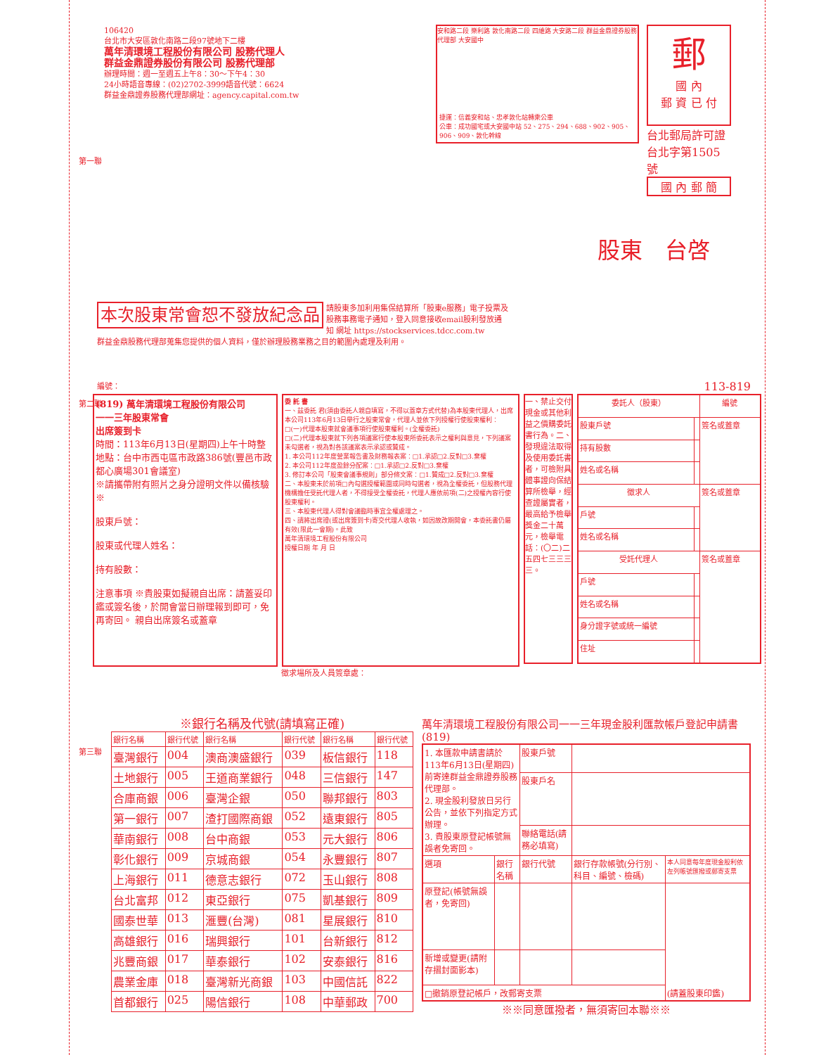106420
台北市大安區敦化南路二段97號地下二樓
萬年清環境工程股份有限公司 股務代理人
群益金鼎證券股份有限公司 股務代理部
辦理時間：週一至週五上午8：30～下午4：30
24小時語音專線：(02)2702-3999語音代號：6624
群益金鼎證券股務代理部網址：agency.capital.com.tw
安和路二段 樂利路 敦化南路二段 四維路 大安路二段 群益金鼎證券股務代理部 大安國中
捷運：信義安和站、忠孝敦化站轉乘公車
公車：成功國宅或大安國中站 52、275、294、688、902、905、906、909、敦化幹線
郵
國 內
郵 資 已 付
台北郵局許可證
台北字第1505號
國 內 郵 簡
股東　台啓
第一聯
本次股東常會恕不發放紀念品 請股東多加利用集保結算所「股東e服務」電子投票及股務事務電子通知，登入同意接收email股利發放通知 網址 https://stockservices.tdcc.com.tw
群益金鼎股務代理部蒐集您提供的個人資料，僅於辦理股務業務之目的範圍內處理及利用。
編號： 113-819
(819) 萬年清環境工程股份有限公司
一一三年股東常會
出席簽到卡
時間：113年6月13日(星期四)上午十時整
地點：台中市西屯區市政路386號(豐邑市政都心廣場301會議室)
※請攜帶附有照片之身分證明文件以備核驗※
股東戶號：
股東或代理人姓名：
持有股數：
注意事項 ※貴股東如擬親自出席：請蓋妥印鑑或簽名後，於開會當日辦理報到即可，免再寄回。 親自出席簽名或蓋章
委 託 書
一、茲委託 君(須由委託人親自填寫，不得以蓋章方式代替)為本股東代理人，出席本公司113年6月13日舉行之股東常會，代理人並依下列授權行使股東權利：
□(一)代理本股東就會議事項行使股東權利。(全權委託)
□(二)代理本股東就下列各項議案行使本股東所委託表示之權利與意見，下列議案未勾選者，視為對各該議案表示承認或贊成。
1. 本公司112年度營業報告書及財務報表案：□1.承認□2.反對□3.棄權
2. 本公司112年度盈餘分配案：□1.承認□2.反對□3.棄權
3. 修訂本公司「股東會議事規則」部分條文案：□1.贊成□2.反對□3.棄權
二、本股東未於前項□內勾選授權範圍或同時勾選者，視為全權委託，但股務代理機構擔任受託代理人者，不得接受全權委託，代理人應依前項(二)之授權內容行使股東權利。
三、本股東代理人得對會議臨時事宜全權處理之。
四、請將出席證(或出席簽到卡)寄交代理人收執，如因故改期開會，本委託書仍屬有效(限此一會期)。此致
萬年清環境工程股份有限公司
授權日期 年 月 日
一、禁止交付現金或其他利益之價購委託書行為。二、發現違法取得及使用委託書者，可檢附具體事證向保結算所檢舉，經查證屬實者，最高給予檢舉獎金二十萬元，檢舉電話：(〇二)二五四七三三三三。
| 委託人（股東） | | 編號 |
| --- | --- | --- |
| 股東戶號 | | 簽名或蓋章 |
| 持有股數 | | |
| 姓名或名稱 | | |
| 徵求人 | | 簽名或蓋章 |
| 戶號 | | |
| 姓名或名稱 | | |
| 受託代理人 | | 簽名或蓋章 |
| 戶號 | | |
| 姓名或名稱 | | |
| 身分證字號或統一編號 | | |
| 住址 | | |
第二聯
徵求場所及人員簽章處：
第三聯
※銀行名稱及代號(請填寫正確)
| 銀行名稱 | 銀行代號 | 銀行名稱 | 銀行代號 | 銀行名稱 | 銀行代號 |
| 臺灣銀行 | 004 | 澳商澳盛銀行 | 039 | 板信銀行 | 118 |
| 土地銀行 | 005 | 王道商業銀行 | 048 | 三信銀行 | 147 |
| 合庫商銀 | 006 | 臺灣企銀 | 050 | 聯邦銀行 | 803 |
| 第一銀行 | 007 | 渣打國際商銀 | 052 | 遠東銀行 | 805 |
| 華南銀行 | 008 | 台中商銀 | 053 | 元大銀行 | 806 |
| 彰化銀行 | 009 | 京城商銀 | 054 | 永豐銀行 | 807 |
| 上海銀行 | 011 | 德意志銀行 | 072 | 玉山銀行 | 808 |
| 台北富邦 | 012 | 東亞銀行 | 075 | 凱基銀行 | 809 |
| 國泰世華 | 013 | 滙豐(台灣) | 081 | 星展銀行 | 810 |
| 高雄銀行 | 016 | 瑞興銀行 | 101 | 台新銀行 | 812 |
| 兆豐商銀 | 017 | 華泰銀行 | 102 | 安泰銀行 | 816 |
| 農業金庫 | 018 | 臺灣新光商銀 | 103 | 中國信託 | 822 |
| 首都銀行 | 025 | 陽信銀行 | 108 | 中華郵政 | 700 |
萬年清環境工程股份有限公司一一三年現金股利匯款帳戶登記申請書(819)
| 1. 本匯款申請書請於113年6月13日(星期四)前寄達群益金鼎證券股務代理部。 2. 現金股利發放日另行公告，並依下列指定方式辦理。 3. 貴股東原登記帳號無誤者免寄回。 | | 股東戶號 | | |
| | | 股東戶名 | | |
| | | 聯絡電話(請務必填寫) | | |
| 選項 | 銀行名稱 | 銀行代號 | 銀行存款帳號(分行別、科目、編號、檢碼) | 本人同意每年度現金股利依左列帳號匯撥或郵寄支票 |
| 原登記(帳號無誤者，免寄回) | | | | (請蓋股東印鑑) |
| 新增或變更(請附存摺封面影本) | | | | |
| □撤銷原登記帳戶，改郵寄支票 | | | | |
※※同意匯撥者，無須寄回本聯※※